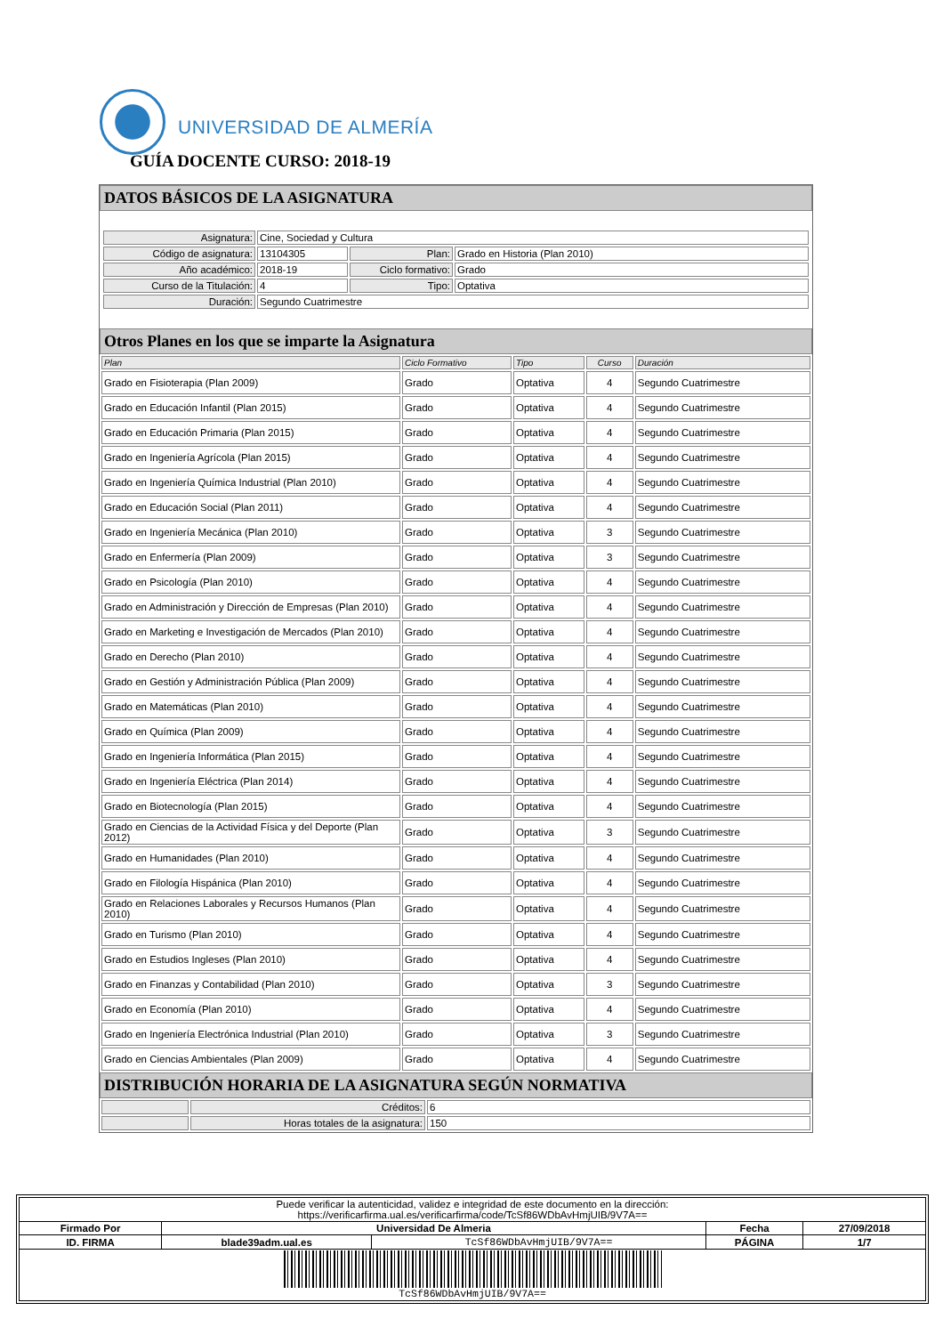UNIVERSIDAD DE ALMERÍA
GUÍA DOCENTE CURSO: 2018-19
DATOS BÁSICOS DE LA ASIGNATURA
| Asignatura: | Cine, Sociedad y Cultura | | |
| Código de asignatura: | 13104305 | Plan: | Grado en Historia (Plan 2010) |
| Año académico: | 2018-19 | Ciclo formativo: | Grado |
| Curso de la Titulación: | 4 | Tipo: | Optativa |
| Duración: | Segundo Cuatrimestre | | |
Otros Planes en los que se imparte la Asignatura
| Plan | Ciclo Formativo | Tipo | Curso | Duración |
| --- | --- | --- | --- | --- |
| Grado en Fisioterapia (Plan 2009) | Grado | Optativa | 4 | Segundo Cuatrimestre |
| Grado en Educación Infantil (Plan 2015) | Grado | Optativa | 4 | Segundo Cuatrimestre |
| Grado en Educación Primaria (Plan 2015) | Grado | Optativa | 4 | Segundo Cuatrimestre |
| Grado en Ingeniería Agrícola (Plan 2015) | Grado | Optativa | 4 | Segundo Cuatrimestre |
| Grado en Ingeniería Química Industrial (Plan 2010) | Grado | Optativa | 4 | Segundo Cuatrimestre |
| Grado en Educación Social (Plan 2011) | Grado | Optativa | 4 | Segundo Cuatrimestre |
| Grado en Ingeniería Mecánica (Plan 2010) | Grado | Optativa | 3 | Segundo Cuatrimestre |
| Grado en Enfermería (Plan 2009) | Grado | Optativa | 3 | Segundo Cuatrimestre |
| Grado en Psicología (Plan 2010) | Grado | Optativa | 4 | Segundo Cuatrimestre |
| Grado en Administración y Dirección de Empresas (Plan 2010) | Grado | Optativa | 4 | Segundo Cuatrimestre |
| Grado en Marketing e Investigación de Mercados (Plan 2010) | Grado | Optativa | 4 | Segundo Cuatrimestre |
| Grado en Derecho (Plan 2010) | Grado | Optativa | 4 | Segundo Cuatrimestre |
| Grado en Gestión y Administración Pública (Plan 2009) | Grado | Optativa | 4 | Segundo Cuatrimestre |
| Grado en Matemáticas (Plan 2010) | Grado | Optativa | 4 | Segundo Cuatrimestre |
| Grado en Química (Plan 2009) | Grado | Optativa | 4 | Segundo Cuatrimestre |
| Grado en Ingeniería Informática (Plan 2015) | Grado | Optativa | 4 | Segundo Cuatrimestre |
| Grado en Ingeniería Eléctrica (Plan 2014) | Grado | Optativa | 4 | Segundo Cuatrimestre |
| Grado en Biotecnología (Plan 2015) | Grado | Optativa | 4 | Segundo Cuatrimestre |
| Grado en Ciencias de la Actividad Física y del Deporte (Plan 2012) | Grado | Optativa | 3 | Segundo Cuatrimestre |
| Grado en Humanidades (Plan 2010) | Grado | Optativa | 4 | Segundo Cuatrimestre |
| Grado en Filología Hispánica (Plan 2010) | Grado | Optativa | 4 | Segundo Cuatrimestre |
| Grado en Relaciones Laborales y Recursos Humanos (Plan 2010) | Grado | Optativa | 4 | Segundo Cuatrimestre |
| Grado en Turismo (Plan 2010) | Grado | Optativa | 4 | Segundo Cuatrimestre |
| Grado en Estudios Ingleses (Plan 2010) | Grado | Optativa | 4 | Segundo Cuatrimestre |
| Grado en Finanzas y Contabilidad (Plan 2010) | Grado | Optativa | 3 | Segundo Cuatrimestre |
| Grado en Economía (Plan 2010) | Grado | Optativa | 4 | Segundo Cuatrimestre |
| Grado en Ingeniería Electrónica Industrial (Plan 2010) | Grado | Optativa | 3 | Segundo Cuatrimestre |
| Grado en Ciencias Ambientales (Plan 2009) | Grado | Optativa | 4 | Segundo Cuatrimestre |
DISTRIBUCIÓN HORARIA DE LA ASIGNATURA SEGÚN NORMATIVA
| | Créditos: | 6 |
| | Horas totales de la asignatura: | 150 |
| Puede verificar la autenticidad, validez e integridad de este documento en la dirección: https://verificarfirma.ual.es/verificarfirma/code/TcSf86WDbAvHmjUIB/9V7A== | | | | |
| Firmado Por | Universidad De Almeria | | Fecha | 27/09/2018 |
| ID. FIRMA | blade39adm.ual.es | TcSf86WDbAvHmjUIB/9V7A== | PÁGINA | 1/7 |
| TcSf86WDbAvHmjUIB/9V7A== | | | | |